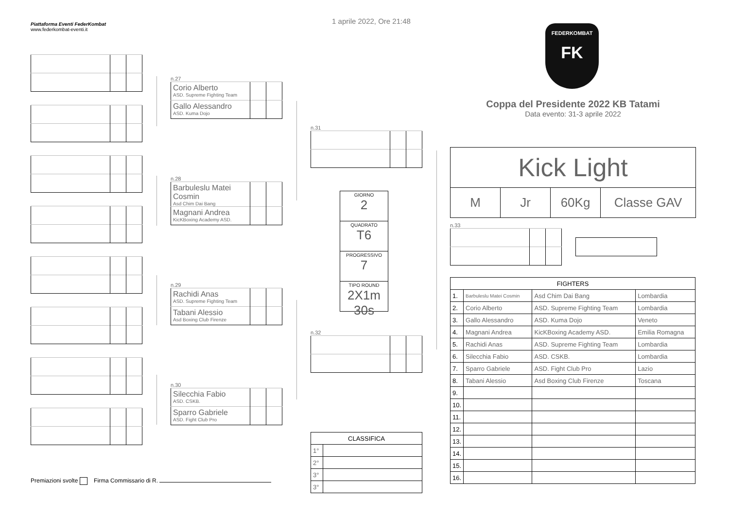Piattaforma Eventi FederKombat
www.federkombat-eventi.it
Premiazioni svolte Firma Commissario di R.
n.27
| Corio Alberto ASD. Supreme Fighting Team | | |
| Gallo Alessandro ASD. Kuma Dojo | | |
n.28
| Barbuleslu Matei Cosmin Asd Chim Dai Bang | | |
| Magnani Andrea KicKBoxing Academy ASD. | | |
n.29
| Rachidi Anas ASD. Supreme Fighting Team | | |
| Tabani Alessio Asd Boxing Club Firenze | | |
n.30
| Silecchia Fabio ASD. CSKB. | | |
| Sparro Gabriele ASD. Fight Club Pro | | |
1 aprile 2022, Ore 21:48
n.31
GIORNO
2
QUADRATO
T6
PROGRESSIVO
7
TIPO ROUND
2X1m 30s
n.32
| CLASSIFICA | |
| --- | --- |
| 1° | |
| 2° | |
| 3° | |
| 3° | |
FEDERKOMBAT
FK
Coppa del Presidente 2022 KB Tatami
Data evento: 31-3 aprile 2022
| Kick Light | | | |
| M | Jr | 60Kg | Classe GAV |
n.33
| FIGHTERS | | | |
| --- | --- | --- | --- |
| 1. | Barbuleslu Matei Cosmin | Asd Chim Dai Bang | Lombardia |
| 2. | Corio Alberto | ASD. Supreme Fighting Team | Lombardia |
| 3. | Gallo Alessandro | ASD. Kuma Dojo | Veneto |
| 4. | Magnani Andrea | KicKBoxing Academy ASD. | Emilia Romagna |
| 5. | Rachidi Anas | ASD. Supreme Fighting Team | Lombardia |
| 6. | Silecchia Fabio | ASD. CSKB. | Lombardia |
| 7. | Sparro Gabriele | ASD. Fight Club Pro | Lazio |
| 8. | Tabani Alessio | Asd Boxing Club Firenze | Toscana |
| 9. | | | |
| 10. | | | |
| 11. | | | |
| 12. | | | |
| 13. | | | |
| 14. | | | |
| 15. | | | |
| 16. | | | |